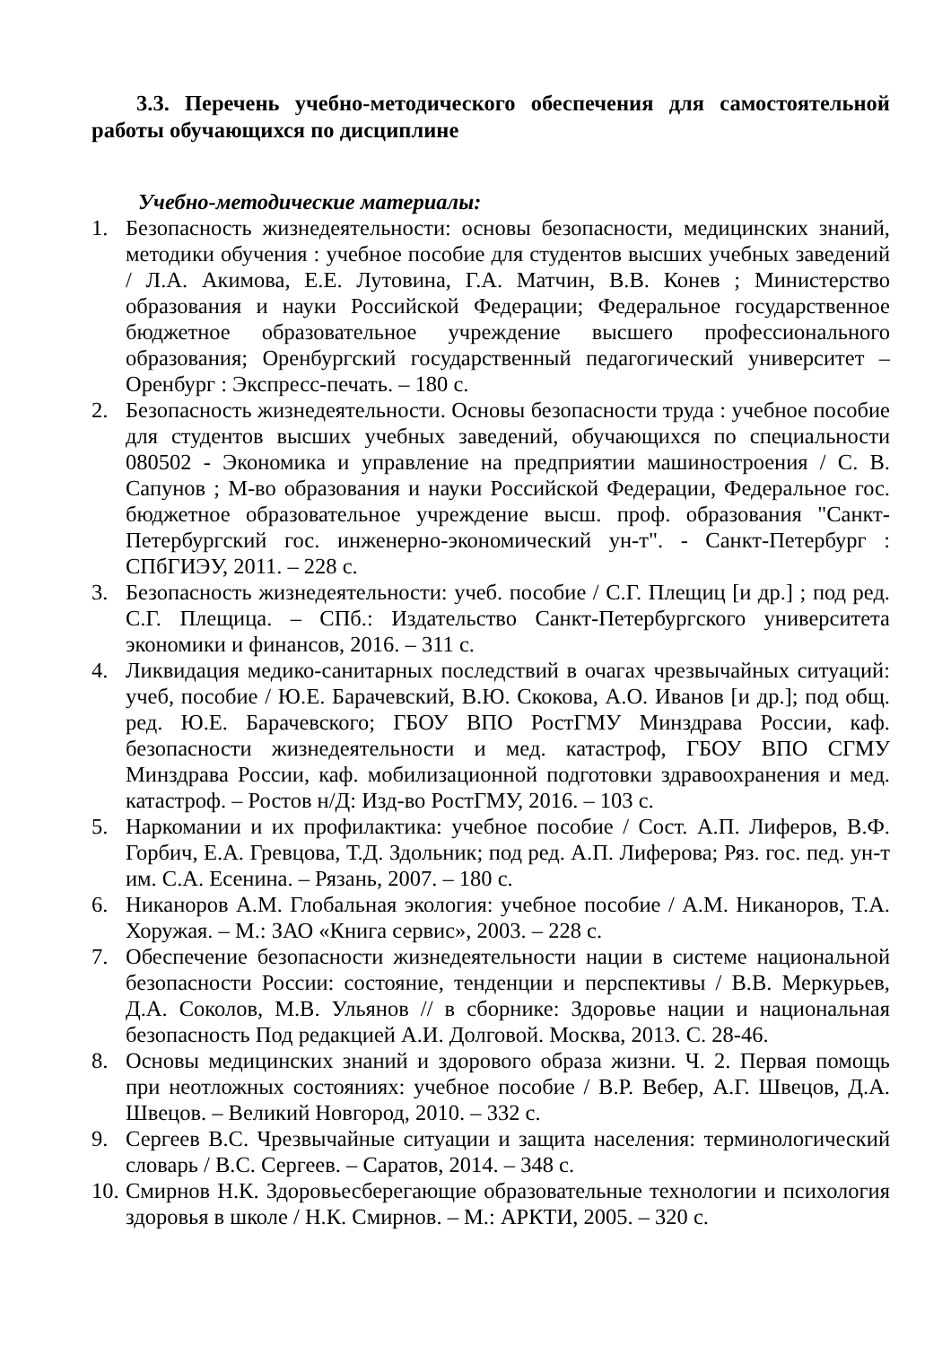3.3. Перечень учебно-методического обеспечения для самостоятельной работы обучающихся по дисциплине
Учебно-методические материалы:
1. Безопасность жизнедеятельности: основы безопасности, медицинских знаний, методики обучения : учебное пособие для студентов высших учебных заведений / Л.А. Акимова, Е.Е. Лутовина, Г.А. Матчин, В.В. Конев ; Министерство образования и науки Российской Федерации; Федеральное государственное бюджетное образовательное учреждение высшего профессионального образования; Оренбургский государственный педагогический университет – Оренбург : Экспресс-печать. – 180 с.
2. Безопасность жизнедеятельности. Основы безопасности труда : учебное пособие для студентов высших учебных заведений, обучающихся по специальности 080502 - Экономика и управление на предприятии машиностроения / С. В. Сапунов ; М-во образования и науки Российской Федерации, Федеральное гос. бюджетное образовательное учреждение высш. проф. образования "Санкт-Петербургский гос. инженерно-экономический ун-т". - Санкт-Петербург : СПбГИЭУ, 2011. – 228 с.
3. Безопасность жизнедеятельности: учеб. пособие / С.Г. Плещиц [и др.] ; под ред. С.Г. Плещица. – СПб.: Издательство Санкт-Петербургского университета экономики и финансов, 2016. – 311 с.
4. Ликвидация медико-санитарных последствий в очагах чрезвычайных ситуаций: учеб, пособие / Ю.Е. Барачевский, В.Ю. Скокова, А.О. Иванов [и др.]; под общ. ред. Ю.Е. Барачевского; ГБОУ ВПО РостГМУ Минздрава России, каф. безопасности жизнедеятельности и мед. катастроф, ГБОУ ВПО СГМУ Минздрава России, каф. мобилизационной подготовки здравоохранения и мед. катастроф. – Ростов н/Д: Изд-во РостГМУ, 2016. – 103 с.
5. Наркомании и их профилактика: учебное пособие / Сост. А.П. Лиферов, В.Ф. Горбич, Е.А. Гревцова, Т.Д. Здольник; под ред. А.П. Лиферова; Ряз. гос. пед. ун-т им. С.А. Есенина. – Рязань, 2007. – 180 с.
6. Никаноров А.М. Глобальная экология: учебное пособие / А.М. Никаноров, Т.А. Хоружая. – М.: ЗАО «Книга сервис», 2003. – 228 с.
7. Обеспечение безопасности жизнедеятельности нации в системе национальной безопасности России: состояние, тенденции и перспективы / В.В. Меркурьев, Д.А. Соколов, М.В. Ульянов // в сборнике: Здоровье нации и национальная безопасность Под редакцией А.И. Долговой. Москва, 2013. С. 28-46.
8. Основы медицинских знаний и здорового образа жизни. Ч. 2. Первая помощь при неотложных состояниях: учебное пособие / В.Р. Вебер, А.Г. Швецов, Д.А. Швецов. – Великий Новгород, 2010. – 332 с.
9. Сергеев В.С. Чрезвычайные ситуации и защита населения: терминологический словарь / В.С. Сергеев. – Саратов, 2014. – 348 с.
10. Смирнов Н.К. Здоровьесберегающие образовательные технологии и психология здоровья в школе / Н.К. Смирнов. – М.: АРКТИ, 2005. – 320 с.